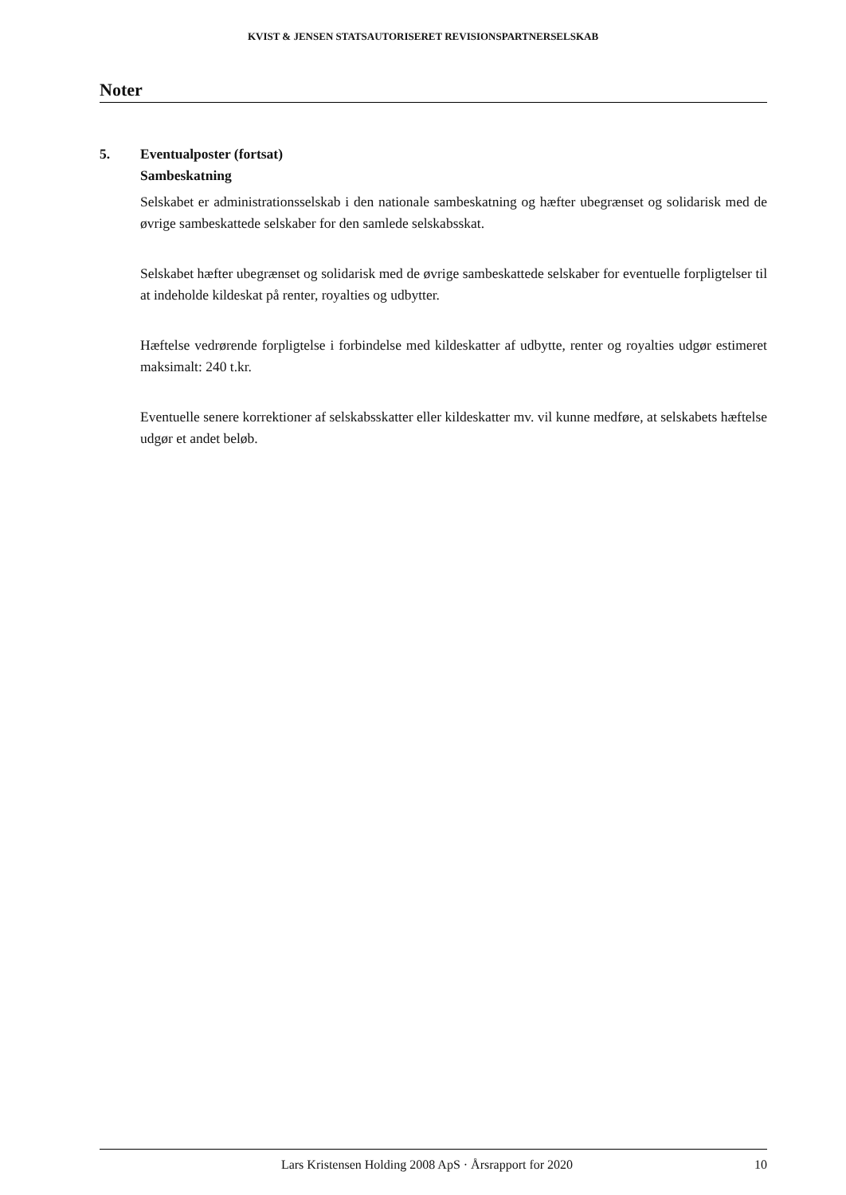KVIST & JENSEN STATSAUTORISERET REVISIONSPARTNERSELSKAB
Noter
5. Eventualposter (fortsat)
Sambeskatning
Selskabet er administrationsselskab i den nationale sambeskatning og hæfter ubegrænset og solidarisk med de øvrige sambeskattede selskaber for den samlede selskabsskat.
Selskabet hæfter ubegrænset og solidarisk med de øvrige sambeskattede selskaber for eventuelle forpligtelser til at indeholde kildeskat på renter, royalties og udbytter.
Hæftelse vedrørende forpligtelse i forbindelse med kildeskatter af udbytte, renter og royalties udgør estimeret maksimalt: 240 t.kr.
Eventuelle senere korrektioner af selskabsskatter eller kildeskatter mv. vil kunne medføre, at selskabets hæftelse udgør et andet beløb.
Lars Kristensen Holding 2008 ApS · Årsrapport for 2020 10